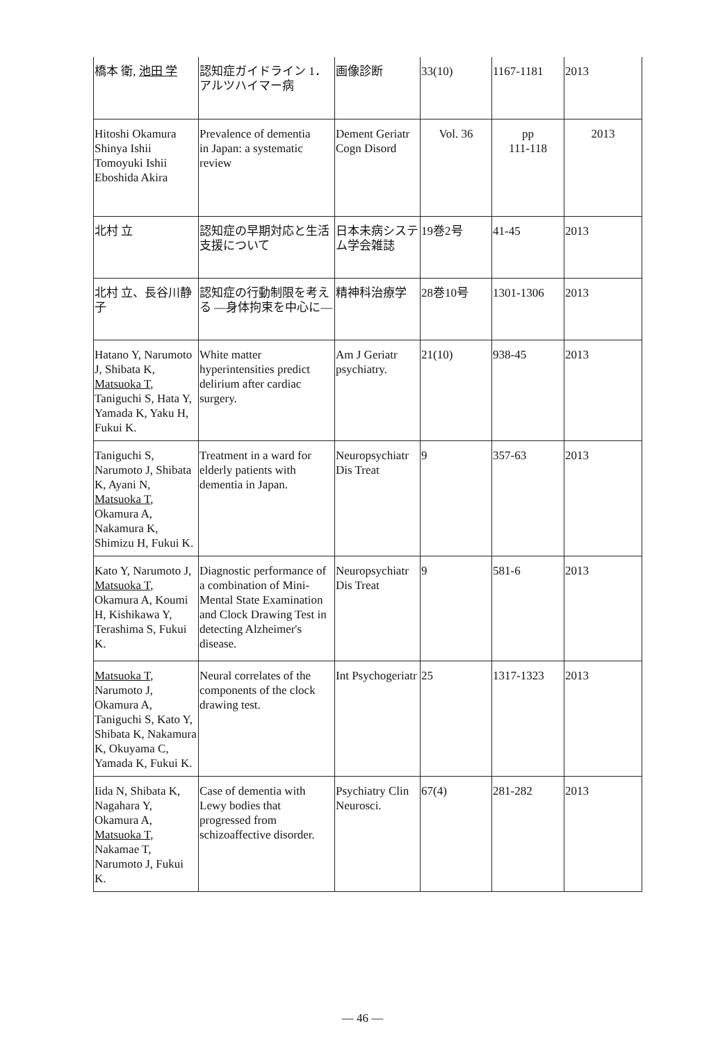| 橋本 衛, 池田 学 | 認知症ガイドライン 1．アルツハイマー病 | 画像診断 | 33(10) | 1167-1181 | 2013 |
| Hitoshi Okamura Shinya Ishii Tomoyuki Ishii Eboshida Akira | Prevalence of dementia in Japan: a systematic review | Dement Geriatr Cogn Disord | Vol. 36 | pp 111-118 | 2013 |
| 北村 立 | 認知症の早期対応と生活支援について | 日本未病システム学会雑誌 | 19巻2号 | 41-45 | 2013 |
| 北村 立、長谷川静子 | 認知症の行動制限を考える —身体拘束を中心に— | 精神科治療学 | 28巻10号 | 1301-1306 | 2013 |
| Hatano Y, Narumoto J, Shibata K, Matsuoka T , Taniguchi S, Hata Y, Yamada K, Yaku H, Fukui K. | White matter hyperintensities predict delirium after cardiac surgery. | Am J Geriatr psychiatry. | 21(10) | 938-45 | 2013 |
| Taniguchi S, Narumoto J, Shibata K, Ayani N, Matsuoka T , Okamura A, Nakamura K, Shimizu H, Fukui K. | Treatment in a ward for elderly patients with dementia in Japan. | Neuropsychiatr Dis Treat | 9 | 357-63 | 2013 |
| Kato Y, Narumoto J, Matsuoka T , Okamura A, Koumi H, Kishikawa Y, Terashima S, Fukui K. | Diagnostic performance of a combination of Mini-Mental State Examination and Clock Drawing Test in detecting Alzheimer's disease. | Neuropsychiatr Dis Treat | 9 | 581-6 | 2013 |
| Matsuoka T , Narumoto J, Okamura A, Taniguchi S, Kato Y, Shibata K, Nakamura K, Okuyama C, Yamada K, Fukui K. | Neural correlates of the components of the clock drawing test. | Int Psychogeriatr | 25 | 1317-1323 | 2013 |
| Iida N, Shibata K, Nagahara Y, Okamura A, Matsuoka T , Nakamae T, Narumoto J, Fukui K. | Case of dementia with Lewy bodies that progressed from schizoaffective disorder. | Psychiatry Clin Neurosci. | 67(4) | 281-282 | 2013 |
— 46 —